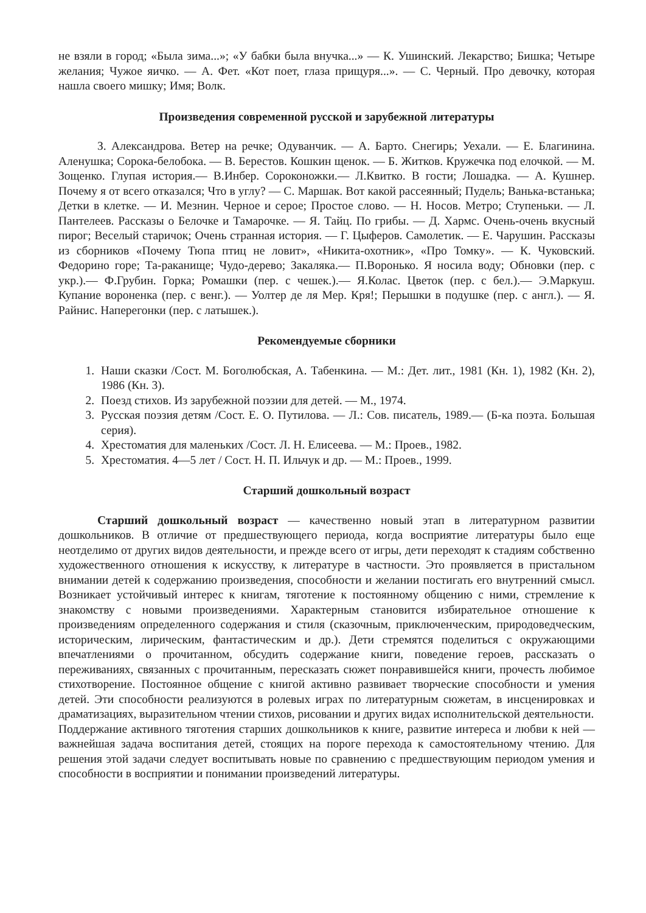не взяли в город; «Была зима...»; «У бабки была внучка...» — К. Ушинский. Лекарство; Бишка; Четыре желания; Чужое яичко. — А. Фет. «Кот поет, глаза прищуря...». — С. Черный. Про девочку, которая нашла своего мишку; Имя; Волк.
Произведения современной русской и зарубежной литературы
З. Александрова. Ветер на речке; Одуванчик. — А. Барто. Снегирь; Уехали. — Е. Благинина. Аленушка; Сорока-белобока. — В. Берестов. Кошкин щенок. — Б. Житков. Кружечка под елочкой. — М. Зощенко. Глупая история.— В.Инбер. Сороконожки.— Л.Квитко. В гости; Лошадка. — А. Кушнер. Почему я от всего отказался; Что в углу? — С. Маршак. Вот какой рассеянный; Пудель; Ванька-встанька; Детки в клетке. — И. Мезнин. Черное и серое; Простое слово. — Н. Носов. Метро; Ступеньки. — Л. Пантелеев. Рассказы о Белочке и Тамарочке. — Я. Тайц. По грибы. — Д. Хармс. Очень-очень вкусный пирог; Веселый старичок; Очень странная история. — Г. Цыферов. Самолетик. — Е. Чарушин. Рассказы из сборников «Почему Тюпа птиц не ловит», «Никита-охотник», «Про Томку». — К. Чуковский. Федорино горе; Та-раканище; Чудо-дерево; Закаляка.— П.Воронько. Я носила воду; Обновки (пер. с укр.).— Ф.Грубин. Горка; Ромашки (пер. с чешек.).— Я.Колас. Цветок (пер. с бел.).— Э.Маркуш. Купание вороненка (пер. с венг.). — Уолтер де ля Мер. Кря!; Перышки в подушке (пер. с англ.). — Я. Райнис. Наперегонки (пер. с латышек.).
Рекомендуемые сборники
1. Наши сказки /Сост. М. Боголюбская, А. Табенкина. — М.: Дет. лит., 1981 (Кн. 1), 1982 (Кн. 2), 1986 (Кн. 3).
2. Поезд стихов. Из зарубежной поэзии для детей. — М., 1974.
3. Русская поэзия детям /Сост. Е. О. Путилова. — Л.: Сов. писатель, 1989.— (Б-ка поэта. Большая серия).
4. Хрестоматия для маленьких /Сост. Л. Н. Елисеева. — М.: Проев., 1982.
5. Хрестоматия. 4—5 лет / Сост. Н. П. Ильчук и др. — М.: Проев., 1999.
Старший дошкольный возраст
Старший дошкольный возраст — качественно новый этап в литературном развитии дошкольников. В отличие от предшествующего периода, когда восприятие литературы было еще неотделимо от других видов деятельности, и прежде всего от игры, дети переходят к стадиям собственно художественного отношения к искусству, к литературе в частности. Это проявляется в пристальном внимании детей к содержанию произведения, способности и желании постигать его внутренний смысл. Возникает устойчивый интерес к книгам, тяготение к постоянному общению с ними, стремление к знакомству с новыми произведениями. Характерным становится избирательное отношение к произведениям определенного содержания и стиля (сказочным, приключенческим, природоведческим, историческим, лирическим, фантастическим и др.). Дети стремятся поделиться с окружающими впечатлениями о прочитанном, обсудить содержание книги, поведение героев, рассказать о переживаниях, связанных с прочитанным, пересказать сюжет понравившейся книги, прочесть любимое стихотворение. Постоянное общение с книгой активно развивает творческие способности и умения детей. Эти способности реализуются в ролевых играх по литературным сюжетам, в инсценировках и драматизациях, выразительном чтении стихов, рисовании и других видах исполнительской деятельности.
Поддержание активного тяготения старших дошкольников к книге, развитие интереса и любви к ней — важнейшая задача воспитания детей, стоящих на пороге перехода к самостоятельному чтению. Для решения этой задачи следует воспитывать новые по сравнению с предшествующим периодом умения и способности в восприятии и понимании произведений литературы.